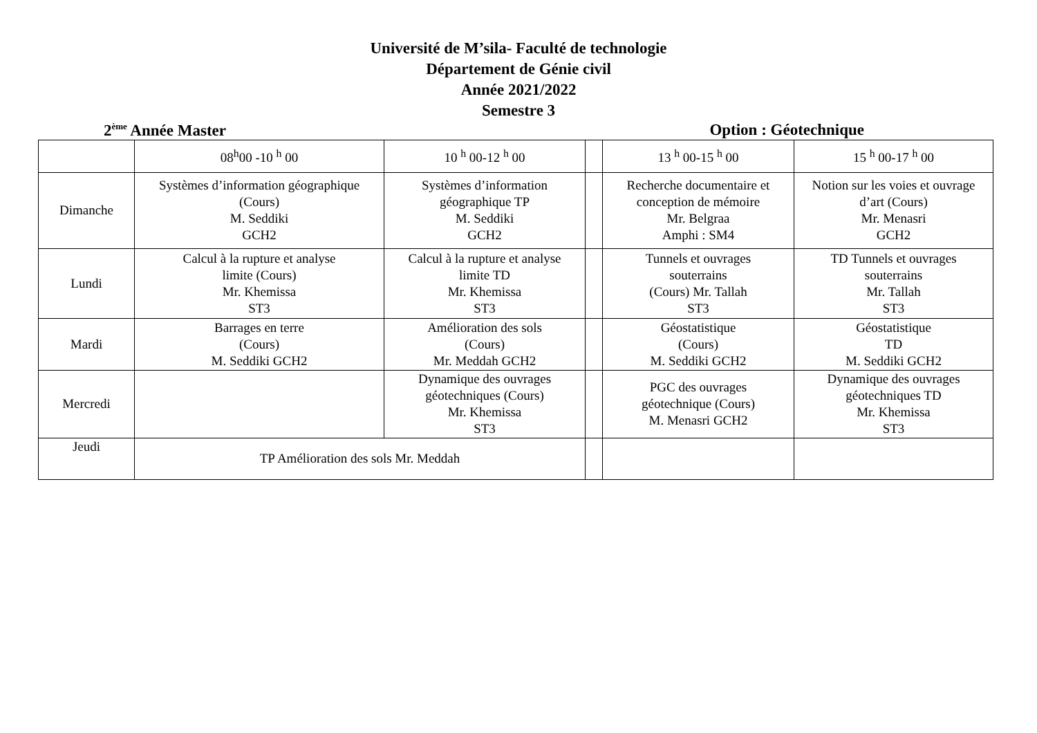Université de M’sila- Faculté de technologie
Département de Génie civil
Année 2021/2022
Semestre 3
2<sup>ème</sup> Année Master Option : Géotechnique
| | 08<sup>h</sup>00 -10 <sup>h</sup> 00 | 10 <sup>h</sup> 00-12 <sup>h</sup> 00 | | 13 <sup>h</sup> 00-15 <sup>h</sup> 00 | 15 <sup>h</sup> 00-17 <sup>h</sup> 00 |
| Dimanche | Systèmes d’information géographique (Cours) M. Seddiki GCH2 | Systèmes d’information géographique TP M. Seddiki GCH2 | | Recherche documentaire et conception de mémoire Mr. Belgraa Amphi : SM4 | Notion sur les voies et ouvrage d’art (Cours) Mr. Menasri GCH2 |
| Lundi | Calcul à la rupture et analyse limite (Cours) Mr. Khemissa ST3 | Calcul à la rupture et analyse limite TD Mr. Khemissa ST3 | | Tunnels et ouvrages souterrains (Cours) Mr. Tallah ST3 | TD Tunnels et ouvrages souterrains Mr. Tallah ST3 |
| Mardi | Barrages en terre (Cours) M. Seddiki GCH2 | Amélioration des sols (Cours) Mr. Meddah GCH2 | | Géostatistique (Cours) M. Seddiki GCH2 | Géostatistique TD M. Seddiki GCH2 |
| Mercredi | | Dynamique des ouvrages géotechniques (Cours) Mr. Khemissa ST3 | | PGC des ouvrages géotechnique (Cours) M. Menasri GCH2 | Dynamique des ouvrages géotechniques TD Mr. Khemissa ST3 |
| Jeudi | TP Amélioration des sols Mr. Meddah | | | | |